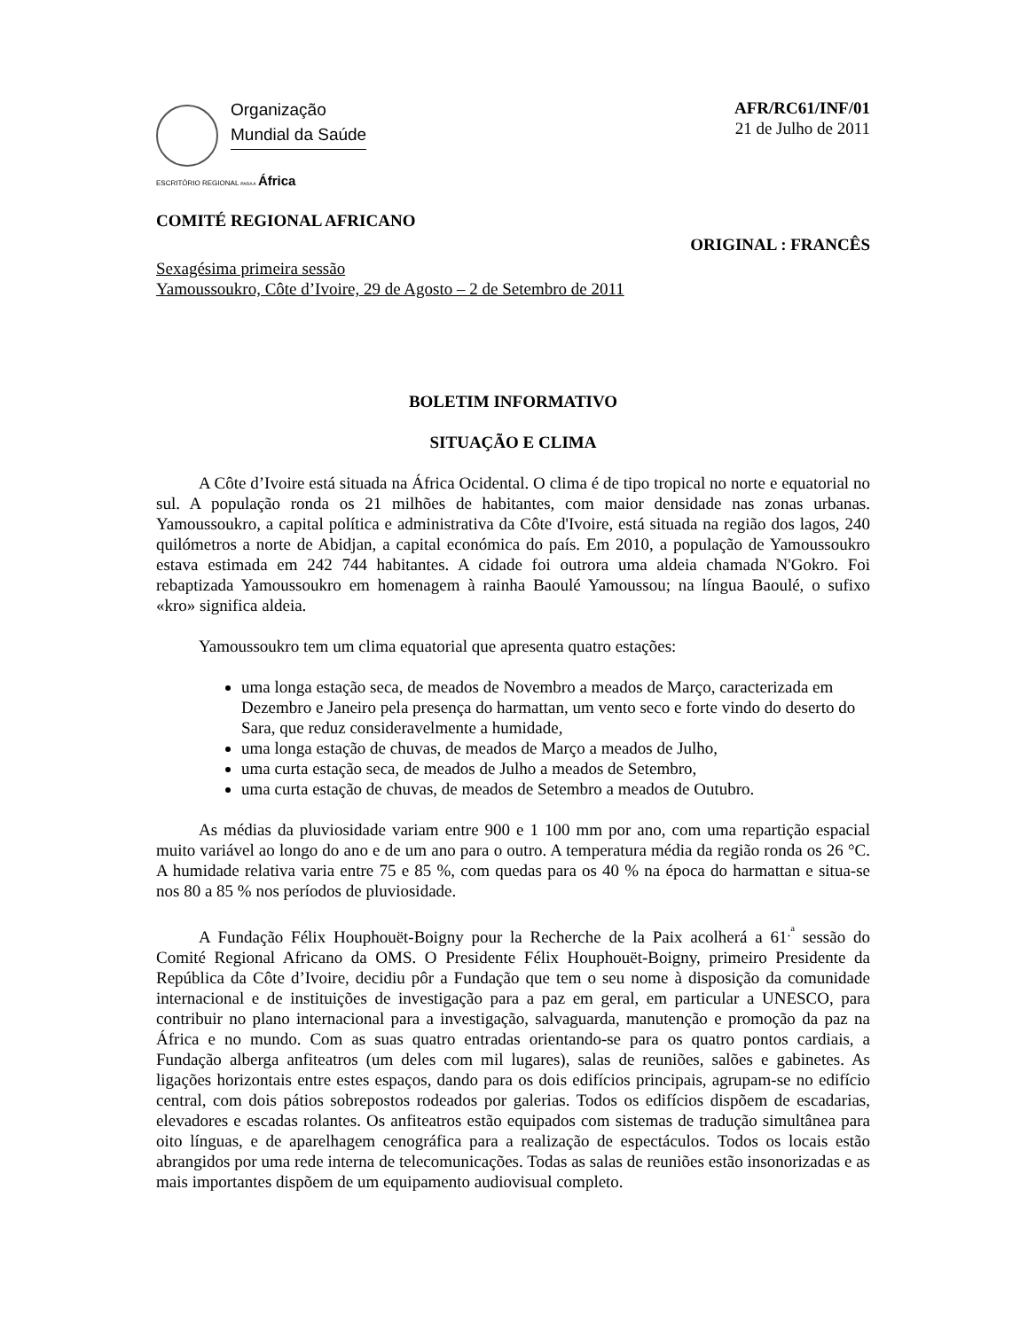Organização
Mundial da Saúde
ESCRITÓRIO REGIONAL PARA A África
AFR/RC61/INF/01
21 de Julho de 2011
COMITÉ REGIONAL AFRICANO
ORIGINAL : FRANCÊS
Sexagésima primeira sessão
Yamoussoukro, Côte d’Ivoire, 29 de Agosto – 2 de Setembro de 2011
BOLETIM INFORMATIVO
SITUAÇÃO E CLIMA
A Côte d’Ivoire está situada na África Ocidental. O clima é de tipo tropical no norte e equatorial no sul. A população ronda os 21 milhões de habitantes, com maior densidade nas zonas urbanas. Yamoussoukro, a capital política e administrativa da Côte d'Ivoire, está situada na região dos lagos, 240 quilómetros a norte de Abidjan, a capital económica do país. Em 2010, a população de Yamoussoukro estava estimada em 242 744 habitantes. A cidade foi outrora uma aldeia chamada N'Gokro. Foi rebaptizada Yamoussoukro em homenagem à rainha Baoulé Yamoussou; na língua Baoulé, o sufixo «kro» significa aldeia.
Yamoussoukro tem um clima equatorial que apresenta quatro estações:
uma longa estação seca, de meados de Novembro a meados de Março, caracterizada em Dezembro e Janeiro pela presença do harmattan, um vento seco e forte vindo do deserto do Sara, que reduz consideravelmente a humidade,
uma longa estação de chuvas, de meados de Março a meados de Julho,
uma curta estação seca, de meados de Julho a meados de Setembro,
uma curta estação de chuvas, de meados de Setembro a meados de Outubro.
As médias da pluviosidade variam entre 900 e 1 100 mm por ano, com uma repartição espacial muito variável ao longo do ano e de um ano para o outro. A temperatura média da região ronda os 26 °C. A humidade relativa varia entre 75 e 85 %, com quedas para os 40 % na época do harmattan e situa-se nos 80 a 85 % nos períodos de pluviosidade.
A Fundação Félix Houphouët-Boigny pour la Recherche de la Paix acolherá a 61<sup>.ª</sup> sessão do Comité Regional Africano da OMS. O Presidente Félix Houphouët-Boigny, primeiro Presidente da República da Côte d’Ivoire, decidiu pôr a Fundação que tem o seu nome à disposição da comunidade internacional e de instituições de investigação para a paz em geral, em particular a UNESCO, para contribuir no plano internacional para a investigação, salvaguarda, manutenção e promoção da paz na África e no mundo. Com as suas quatro entradas orientando-se para os quatro pontos cardiais, a Fundação alberga anfiteatros (um deles com mil lugares), salas de reuniões, salões e gabinetes. As ligações horizontais entre estes espaços, dando para os dois edifícios principais, agrupam-se no edifício central, com dois pátios sobrepostos rodeados por galerias. Todos os edifícios dispõem de escadarias, elevadores e escadas rolantes. Os anfiteatros estão equipados com sistemas de tradução simultânea para oito línguas, e de aparelhagem cenográfica para a realização de espectáculos. Todos os locais estão abrangidos por uma rede interna de telecomunicações. Todas as salas de reuniões estão insonorizadas e as mais importantes dispõem de um equipamento audiovisual completo.